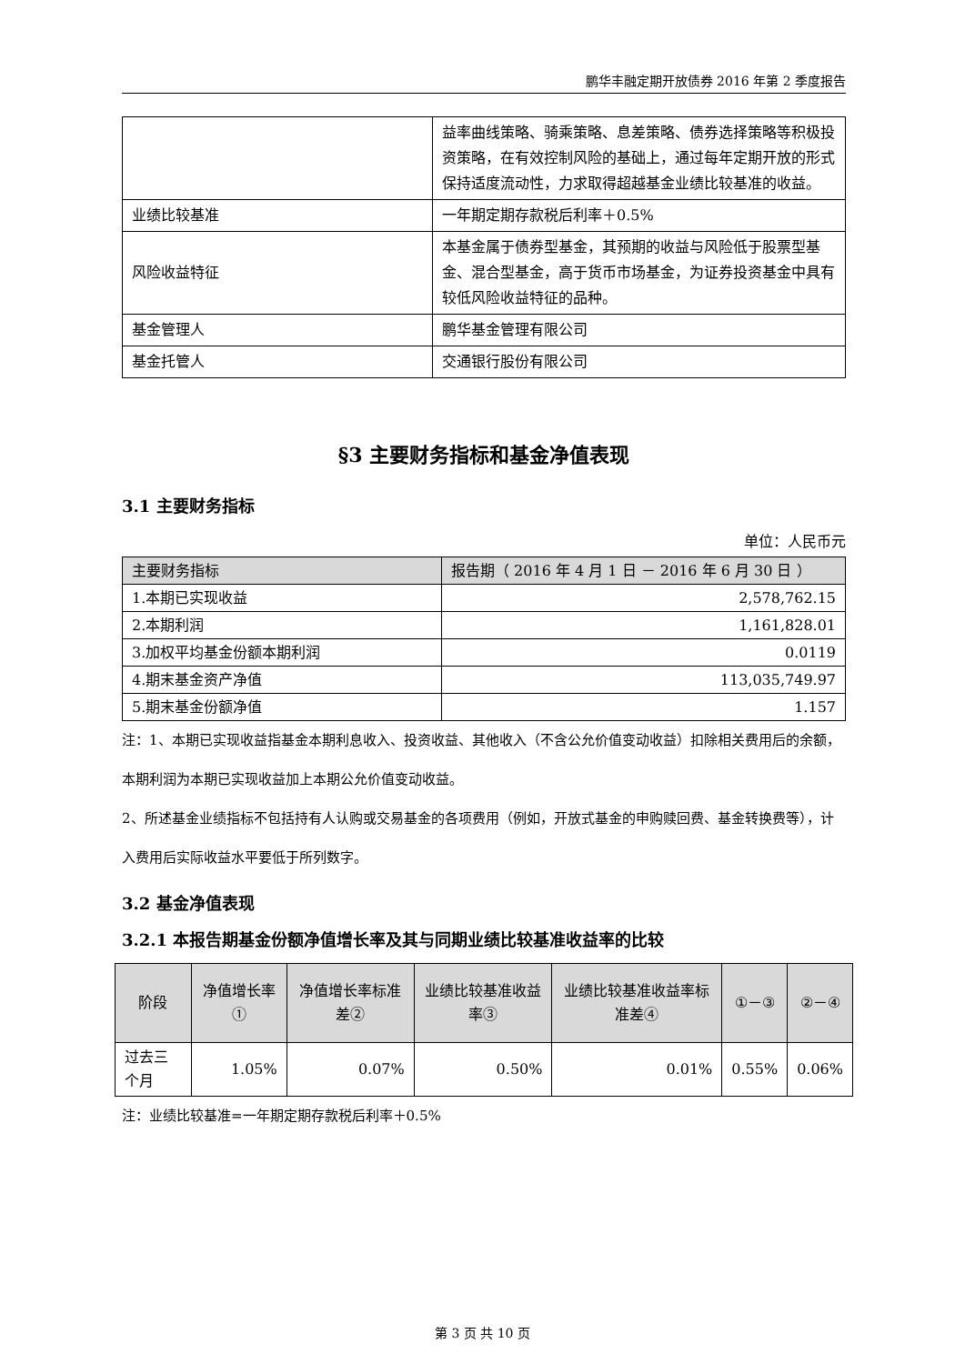鹏华丰融定期开放债券 2016 年第 2 季度报告
| | 益率曲线策略、骑乘策略、息差策略、债券选择策略等积极投资策略，在有效控制风险的基础上，通过每年定期开放的形式保持适度流动性，力求取得超越基金业绩比较基准的收益。 |
| 业绩比较基准 | 一年期定期存款税后利率＋0.5% |
| 风险收益特征 | 本基金属于债券型基金，其预期的收益与风险低于股票型基金、混合型基金，高于货币市场基金，为证券投资基金中具有较低风险收益特征的品种。 |
| 基金管理人 | 鹏华基金管理有限公司 |
| 基金托管人 | 交通银行股份有限公司 |
§3 主要财务指标和基金净值表现
3.1 主要财务指标
单位：人民币元
| 主要财务指标 | 报告期（ 2016 年 4 月 1 日 － 2016 年 6 月 30 日 ） |
| --- | --- |
| 1.本期已实现收益 | 2,578,762.15 |
| 2.本期利润 | 1,161,828.01 |
| 3.加权平均基金份额本期利润 | 0.0119 |
| 4.期末基金资产净值 | 113,035,749.97 |
| 5.期末基金份额净值 | 1.157 |
注：1、本期已实现收益指基金本期利息收入、投资收益、其他收入（不含公允价值变动收益）扣除相关费用后的余额，本期利润为本期已实现收益加上本期公允价值变动收益。
2、所述基金业绩指标不包括持有人认购或交易基金的各项费用（例如，开放式基金的申购赎回费、基金转换费等），计入费用后实际收益水平要低于所列数字。
3.2 基金净值表现
3.2.1 本报告期基金份额净值增长率及其与同期业绩比较基准收益率的比较
| 阶段 | 净值增长率① | 净值增长率标准差② | 业绩比较基准收益率③ | 业绩比较基准收益率标准差④ | ①－③ | ②－④ |
| --- | --- | --- | --- | --- | --- | --- |
| 过去三个月 | 1.05% | 0.07% | 0.50% | 0.01% | 0.55% | 0.06% |
注：业绩比较基准=一年期定期存款税后利率＋0.5%
第 3 页 共 10 页